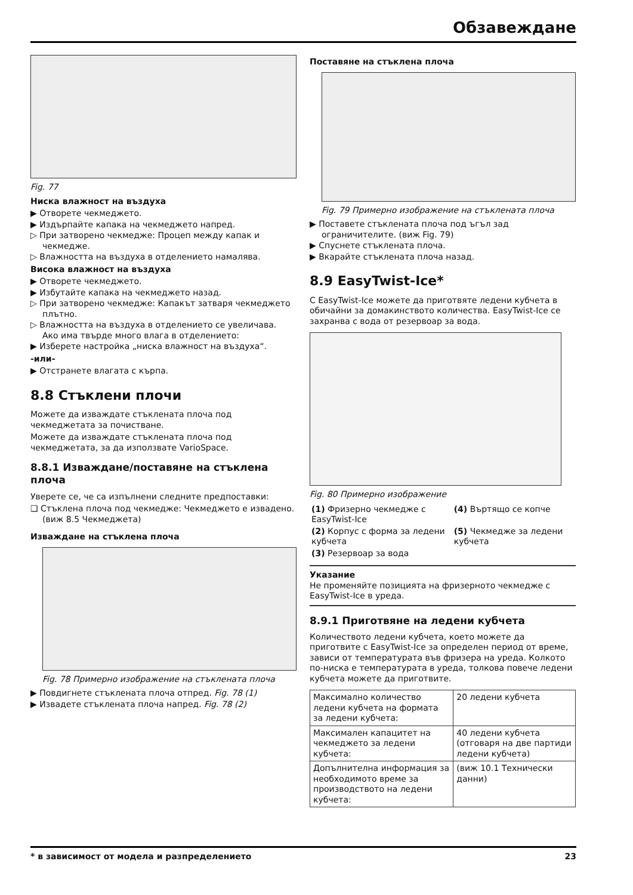Обзавеждане
Fig. 77
Ниска влажност на въздуха
▶ Отворете чекмеджето.
▶ Издърпайте капака на чекмеджето напред.
▷ При затворено чекмедже: Процеп между капак и чекмедже.
▷ Влажността на въздуха в отделението намалява.
Висока влажност на въздуха
▶ Отворете чекмеджето.
▶ Избутайте капака на чекмеджето назад.
▷ При затворено чекмедже: Капакът затваря чекмеджето плътно.
▷ Влажността на въздуха в отделението се увеличава.
Ако има твърде много влага в отделението:
▶ Изберете настройка „ниска влажност на въздуха“.
-или-
▶ Отстранете влагата с кърпа.
8.8 Стъклени плочи
Можете да изваждате стъклената плоча под чекмеджетата за почистване.
Можете да изваждате стъклената плоча под чекмеджетата, за да използвате VarioSpace.
8.8.1 Изваждане/поставяне на стъклена плоча
Уверете се, че са изпълнени следните предпоставки:
❑ Стъклена плоча под чекмедже: Чекмеджето е извадено. (виж 8.5 Чекмеджета)
Изваждане на стъклена плоча
Fig. 78 Примерно изображение на стъклената плоча
▶ Повдигнете стъклената плоча отпред. Fig. 78 (1)
▶ Извадете стъклената плоча напред. Fig. 78 (2)
Поставяне на стъклена плоча
Fig. 79 Примерно изображение на стъклената плоча
▶ Поставете стъклената плоча под ъгъл зад ограничителите. (виж Fig. 79)
▶ Спуснете стъклената плоча.
▶ Вкарайте стъклената плоча назад.
8.9 EasyTwist-Ice*
С EasyTwist-Ice можете да приготвяте ледени кубчета в обичайни за домакинството количества. EasyTwist-Ice се захранва с вода от резервоар за вода.
Fig. 80 Примерно изображение
| (1) Фризерно чекмедже с EasyTwist-Ice | (4) Въртящо се копче |
| (2) Корпус с форма за ледени кубчета | (5) Чекмедже за ледени кубчета |
| (3) Резервоар за вода | |
Указание
Не променяйте позицията на фризерното чекмедже с EasyTwist-Ice в уреда.
8.9.1 Приготвяне на ледени кубчета
Количеството ледени кубчета, което можете да приготвите с EasyTwist-Ice за определен период от време, зависи от температурата във фризера на уреда. Колкото по-ниска е температурата в уреда, толкова повече ледени кубчета можете да приготвите.
| Максимално количество ледени кубчета на формата за ледени кубчета: | 20 ледени кубчета |
| Максимален капацитет на чекмеджето за ледени кубчета: | 40 ледени кубчета (отговаря на две партиди ледени кубчета) |
| Допълнителна информация за необходимото време за производството на ледени кубчета: | (виж 10.1 Технически данни) |
* в зависимост от модела и разпределението 23